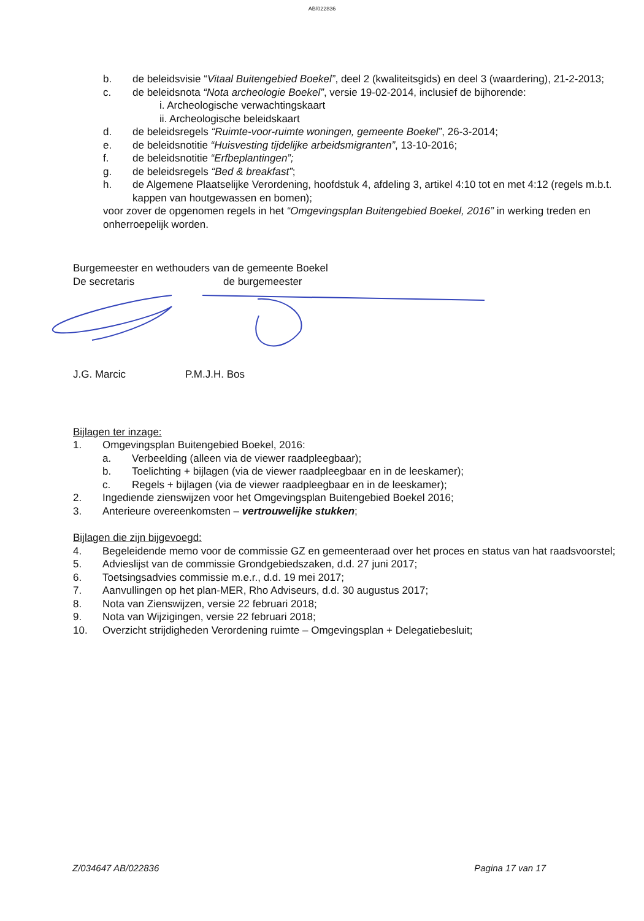AB/022836
b. de beleidsvisie “Vitaal Buitengebied Boekel”, deel 2 (kwaliteitsgids) en deel 3 (waardering), 21-2-2013;
c. de beleidsnota “Nota archeologie Boekel”, versie 19-02-2014, inclusief de bijhorende:
i. Archeologische verwachtingskaart
ii. Archeologische beleidskaart
d. de beleidsregels “Ruimte-voor-ruimte woningen, gemeente Boekel”, 26-3-2014;
e. de beleidsnotitie “Huisvesting tijdelijke arbeidsmigranten”, 13-10-2016;
f. de beleidsnotitie “Erfbeplantingen”;
g. de beleidsregels “Bed & breakfast”;
h. de Algemene Plaatselijke Verordening, hoofdstuk 4, afdeling 3, artikel 4:10 tot en met 4:12 (regels m.b.t. kappen van houtgewassen en bomen);
voor zover de opgenomen regels in het “Omgevingsplan Buitengebied Boekel, 2016” in werking treden en onherroepelijk worden.
Burgemeester en wethouders van de gemeente Boekel
De secretaris de burgemeester
J.G. Marcic P.M.J.H. Bos
Bijlagen ter inzage:
1. Omgevingsplan Buitengebied Boekel, 2016:
a. Verbeelding (alleen via de viewer raadpleegbaar);
b. Toelichting + bijlagen (via de viewer raadpleegbaar en in de leeskamer);
c. Regels + bijlagen (via de viewer raadpleegbaar en in de leeskamer);
2. Ingediende zienswijzen voor het Omgevingsplan Buitengebied Boekel 2016;
3. Anterieure overeenkomsten – vertrouwelijke stukken;
Bijlagen die zijn bijgevoegd:
4. Begeleidende memo voor de commissie GZ en gemeenteraad over het proces en status van hat raadsvoorstel;
5. Advieslijst van de commissie Grondgebiedszaken, d.d. 27 juni 2017;
6. Toetsingsadvies commissie m.e.r., d.d. 19 mei 2017;
7. Aanvullingen op het plan-MER, Rho Adviseurs, d.d. 30 augustus 2017;
8. Nota van Zienswijzen, versie 22 februari 2018;
9. Nota van Wijzigingen, versie 22 februari 2018;
10. Overzicht strijdigheden Verordening ruimte – Omgevingsplan + Delegatiebesluit;
Z/034647 AB/022836 Pagina 17 van 17